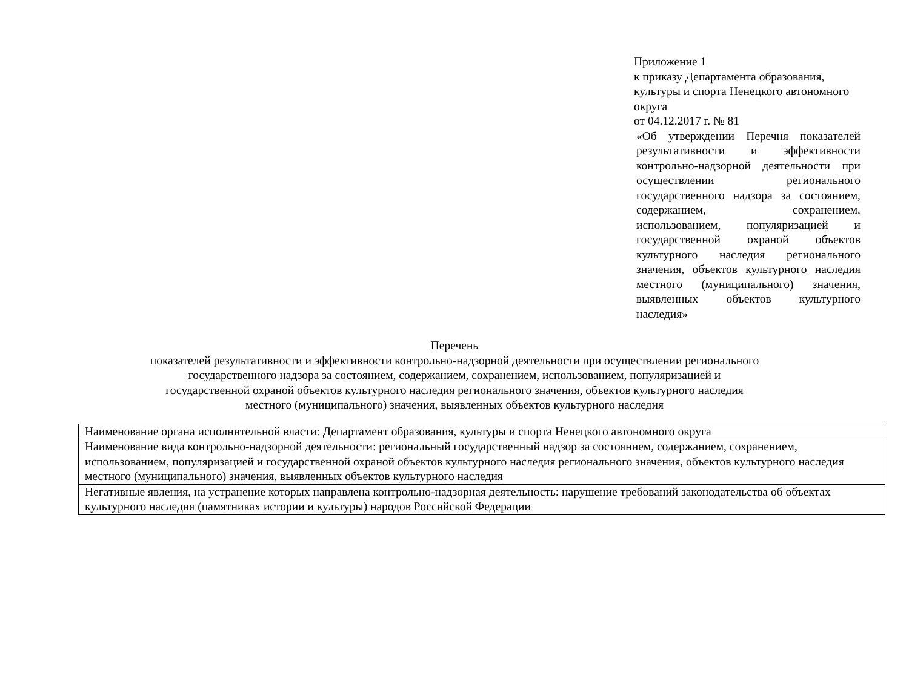Приложение 1
к приказу Департамента образования, культуры и спорта Ненецкого автономного округа
от 04.12.2017 г. № 81
«Об утверждении Перечня показателей результативности и эффективности контрольно-надзорной деятельности при осуществлении регионального государственного надзора за состоянием, содержанием, сохранением, использованием, популяризацией и государственной охраной объектов культурного наследия регионального значения, объектов культурного наследия местного (муниципального) значения, выявленных объектов культурного наследия»
Перечень
показателей результативности и эффективности контрольно-надзорной деятельности при осуществлении регионального государственного надзора за состоянием, содержанием, сохранением, использованием, популяризацией и государственной охраной объектов культурного наследия регионального значения, объектов культурного наследия местного (муниципального) значения, выявленных объектов культурного наследия
| Наименование органа исполнительной власти: Департамент образования, культуры и спорта Ненецкого автономного округа |
| Наименование вида контрольно-надзорной деятельности: региональный государственный надзор за состоянием, содержанием, сохранением, использованием, популяризацией и государственной охраной объектов культурного наследия регионального значения, объектов культурного наследия местного (муниципального) значения, выявленных объектов культурного наследия |
| Негативные явления, на устранение которых направлена контрольно-надзорная деятельность: нарушение требований законодательства об объектах культурного наследия (памятниках истории и культуры) народов Российской Федерации |